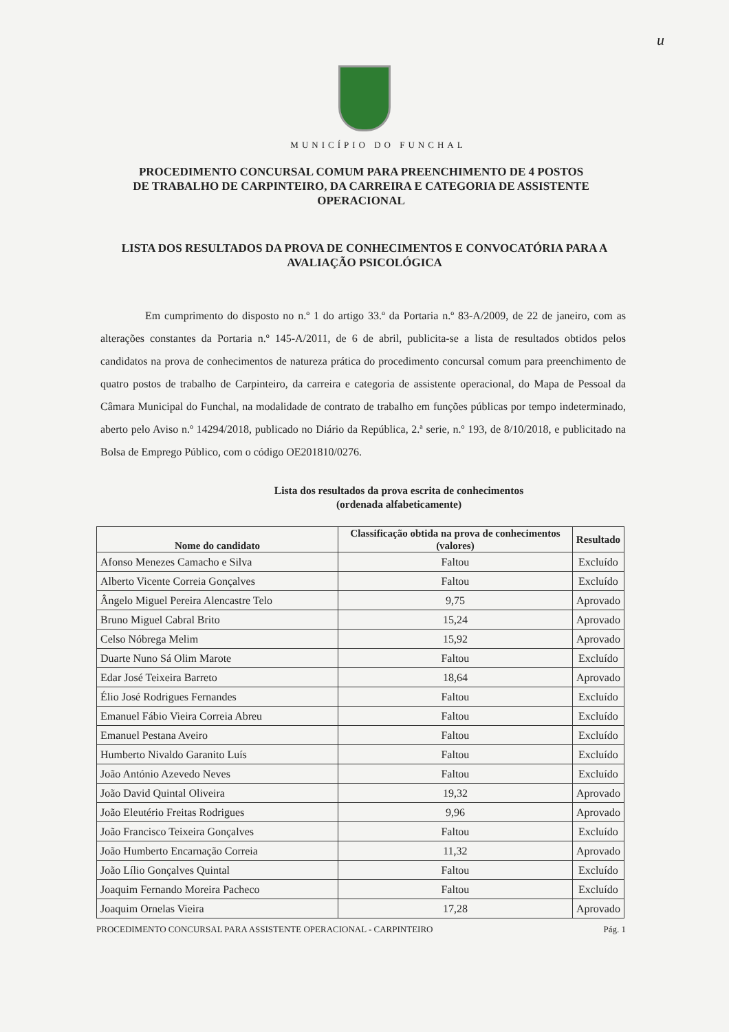u
MUNICÍPIO DO FUNCHAL
PROCEDIMENTO CONCURSAL COMUM PARA PREENCHIMENTO DE 4 POSTOS DE TRABALHO DE CARPINTEIRO, DA CARREIRA E CATEGORIA DE ASSISTENTE OPERACIONAL
LISTA DOS RESULTADOS DA PROVA DE CONHECIMENTOS E CONVOCATÓRIA PARA A AVALIAÇÃO PSICOLÓGICA
Em cumprimento do disposto no n.º 1 do artigo 33.º da Portaria n.º 83-A/2009, de 22 de janeiro, com as alterações constantes da Portaria n.º 145-A/2011, de 6 de abril, publicita-se a lista de resultados obtidos pelos candidatos na prova de conhecimentos de natureza prática do procedimento concursal comum para preenchimento de quatro postos de trabalho de Carpinteiro, da carreira e categoria de assistente operacional, do Mapa de Pessoal da Câmara Municipal do Funchal, na modalidade de contrato de trabalho em funções públicas por tempo indeterminado, aberto pelo Aviso n.º 14294/2018, publicado no Diário da República, 2.ª serie, n.º 193, de 8/10/2018, e publicitado na Bolsa de Emprego Público, com o código OE201810/0276.
Lista dos resultados da prova escrita de conhecimentos
(ordenada alfabeticamente)
| Nome do candidato | Classificação obtida na prova de conhecimentos (valores) | Resultado |
| --- | --- | --- |
| Afonso Menezes Camacho e Silva | Faltou | Excluído |
| Alberto Vicente Correia Gonçalves | Faltou | Excluído |
| Ângelo Miguel Pereira Alencastre Telo | 9,75 | Aprovado |
| Bruno Miguel Cabral Brito | 15,24 | Aprovado |
| Celso Nóbrega Melim | 15,92 | Aprovado |
| Duarte Nuno Sá Olim Marote | Faltou | Excluído |
| Edar José Teixeira Barreto | 18,64 | Aprovado |
| Élio José Rodrigues Fernandes | Faltou | Excluído |
| Emanuel Fábio Vieira Correia Abreu | Faltou | Excluído |
| Emanuel Pestana Aveiro | Faltou | Excluído |
| Humberto Nivaldo Garanito Luís | Faltou | Excluído |
| João António Azevedo Neves | Faltou | Excluído |
| João David Quintal Oliveira | 19,32 | Aprovado |
| João Eleutério Freitas Rodrigues | 9,96 | Aprovado |
| João Francisco Teixeira Gonçalves | Faltou | Excluído |
| João Humberto Encarnação Correia | 11,32 | Aprovado |
| João Lílio Gonçalves Quintal | Faltou | Excluído |
| Joaquim Fernando Moreira Pacheco | Faltou | Excluído |
| Joaquim Ornelas Vieira | 17,28 | Aprovado |
PROCEDIMENTO CONCURSAL PARA ASSISTENTE OPERACIONAL - CARPINTEIRO Pág. 1